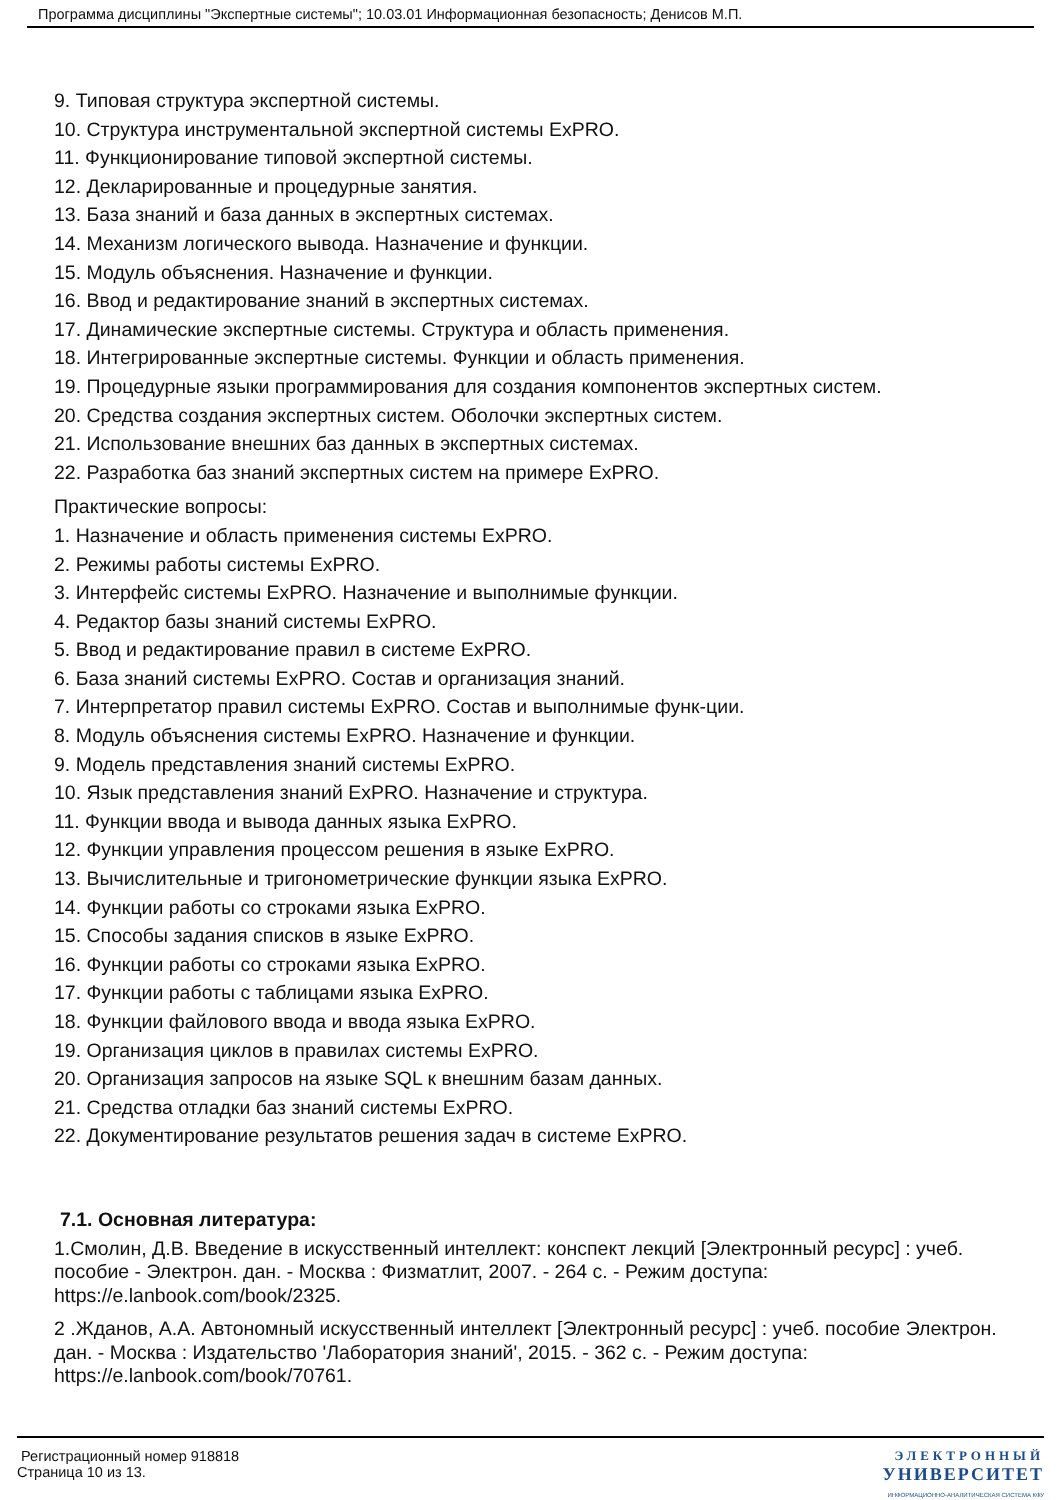Программа дисциплины "Экспертные системы"; 10.03.01 Информационная безопасность; Денисов М.П.
9. Типовая структура экспертной системы.
10. Структура инструментальной экспертной системы ExPRO.
11. Функционирование типовой экспертной системы.
12. Декларированные и процедурные занятия.
13. База знаний и база данных в экспертных системах.
14. Механизм логического вывода. Назначение и функции.
15. Модуль объяснения. Назначение и функции.
16. Ввод и редактирование знаний в экспертных системах.
17. Динамические экспертные системы. Структура и область применения.
18. Интегрированные экспертные системы. Функции и область применения.
19. Процедурные языки программирования для создания компонентов экспертных систем.
20. Средства создания экспертных систем. Оболочки экспертных систем.
21. Использование внешних баз данных в экспертных системах.
22. Разработка баз знаний экспертных систем на примере ExPRO.
Практические вопросы:
1. Назначение и область применения системы ExPRO.
2. Режимы работы системы ExPRO.
3. Интерфейс системы ExPRO. Назначение и выполнимые функции.
4. Редактор базы знаний системы ExPRO.
5. Ввод и редактирование правил в системе ExPRO.
6. База знаний системы ExPRO. Состав и организация знаний.
7. Интерпретатор правил системы ExPRO. Состав и выполнимые функ-ции.
8. Модуль объяснения системы ExPRO. Назначение и функции.
9. Модель представления знаний системы ExPRO.
10. Язык представления знаний ExPRO. Назначение и структура.
11. Функции ввода и вывода данных языка ExPRO.
12. Функции управления процессом решения в языке ExPRO.
13. Вычислительные и тригонометрические функции языка ExPRO.
14. Функции работы со строками языка ExPRO.
15. Способы задания списков в языке ExPRO.
16. Функции работы со строками языка ExPRO.
17. Функции работы с таблицами языка ExPRO.
18. Функции файлового ввода и ввода языка ExPRO.
19. Организация циклов в правилах системы ExPRO.
20. Организация запросов на языке SQL к внешним базам данных.
21. Средства отладки баз знаний системы ExPRO.
22. Документирование результатов решения задач в системе ExPRO.
7.1. Основная литература:
1.Смолин, Д.В. Введение в искусственный интеллект: конспект лекций [Электронный ресурс] : учеб. пособие - Электрон. дан. - Москва : Физматлит, 2007. - 264 с. - Режим доступа: https://e.lanbook.com/book/2325.
2 .Жданов, А.А. Автономный искусственный интеллект [Электронный ресурс] : учеб. пособие Электрон. дан. - Москва : Издательство 'Лаборатория знаний', 2015. - 362 с. - Режим доступа: https://e.lanbook.com/book/70761.
Регистрационный номер 918818
Страница 10 из 13.
ЭЛЕКТРОННЫЙ
УНИВЕРСИТЕТ
ИНФОРМАЦИОННО-АНАЛИТИЧЕСКАЯ СИСТЕМА КФУ